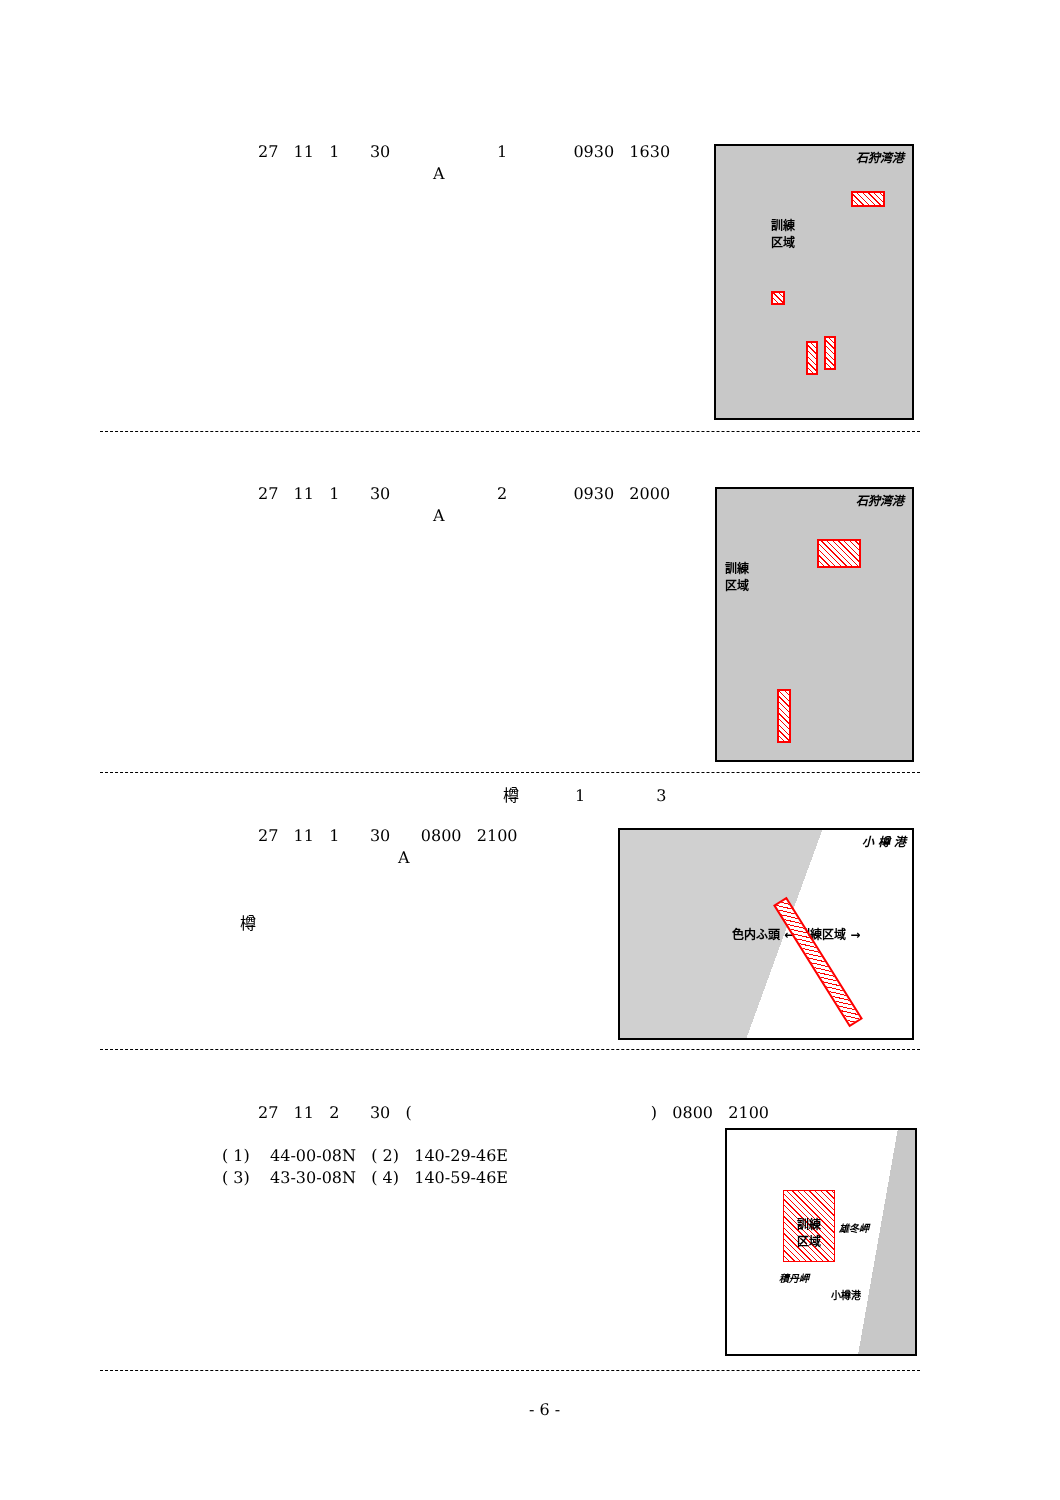27 11 1 30 1 0930 1630
A
石狩湾港
訓練
区域
27 11 1 30 2 0930 2000
A
石狩湾港
訓練
区域
樽 1 3
27 11 1 30 0800 2100
A
樽
小 樽 港
色内ふ頭 ← 訓練区域 →
27 11 2 30 ( ) 0800 2100
( 1) 44-00-08N ( 2) 140-29-46E
( 3) 43-30-08N ( 4) 140-59-46E
訓練
区域
雄冬岬
積丹岬
小樽港
- 6 -